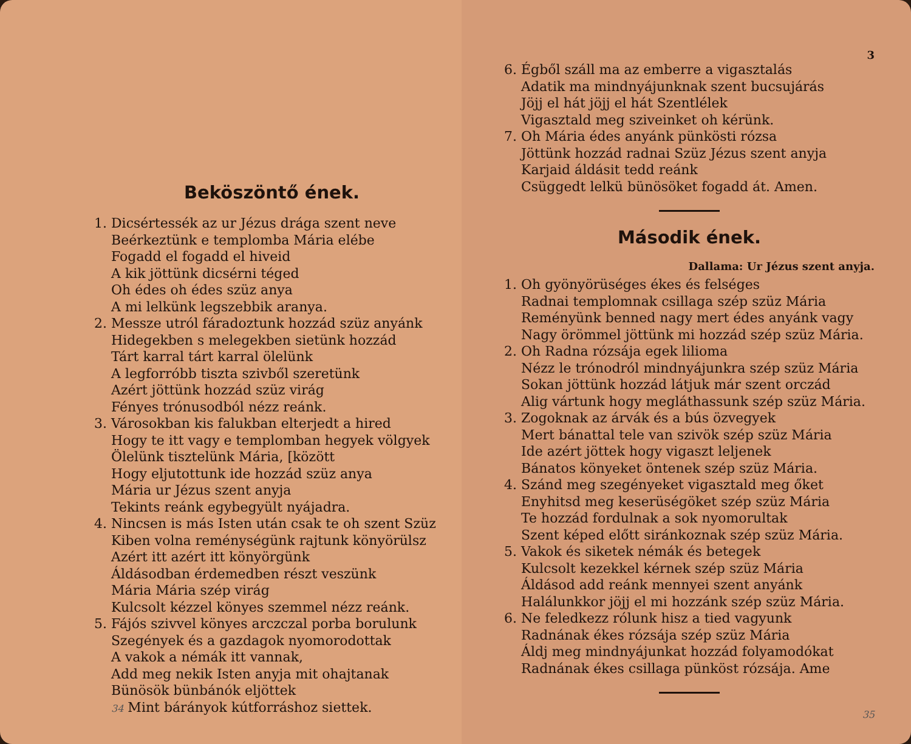Beköszöntő ének.
1. Dicsértessék az ur Jézus drága szent neve
Beérkeztünk e templomba Mária elébe
Fogadd el fogadd el hiveid
A kik jöttünk dicsérni téged
Oh édes oh édes szüz anya
A mi lelkünk legszebbik aranya.
2. Messze utról fáradoztunk hozzád szüz anyánk
Hidegekben s melegekben sietünk hozzád
Tárt karral tárt karral ölelünk
A legforróbb tiszta szivből szeretünk
Azért jöttünk hozzád szüz virág
Fényes trónusodból nézz reánk.
3. Városokban kis falukban elterjedt a hired
Hogy te itt vagy e templomban hegyek völgyek
Ölelünk tisztelünk Mária, [között
Hogy eljutottunk ide hozzád szüz anya
Mária ur Jézus szent anyja
Tekints reánk egybegyült nyájadra.
4. Nincsen is más Isten után csak te oh szent Szüz
Kiben volna reménységünk rajtunk könyörülsz
Azért itt azért itt könyörgünk
Áldásodban érdemedben részt veszünk
Mária Mária szép virág
Kulcsolt kézzel könyes szemmel nézz reánk.
5. Fájós szivvel könyes arczczal porba borulunk
Szegények és a gazdagok nyomorodottak
A vakok a némák itt vannak,
Add meg nekik Isten anyja mit ohajtanak
Bünösök bünbánók eljöttek
34 Mint bárányok kútforráshoz siettek.
3
6. Égből száll ma az emberre a vigasztalás
Adatik ma mindnyájunknak szent bucsujárás
Jöjj el hát jöjj el hát Szentlélek
Vigasztald meg sziveinket oh kérünk.
7. Oh Mária édes anyánk pünkösti rózsa
Jöttünk hozzád radnai Szüz Jézus szent anyja
Karjaid áldásit tedd reánk
Csüggedt lelkü bünösöket fogadd át. Amen.
Második ének.
Dallama: Ur Jézus szent anyja.
1. Oh gyönyörüséges ékes és felséges
Radnai templomnak csillaga szép szüz Mária
Reményünk benned nagy mert édes anyánk vagy
Nagy örömmel jöttünk mi hozzád szép szüz Mária.
2. Oh Radna rózsája egek liliomа
Nézz le trónodról mindnyájunkra szép szüz Mária
Sokan jöttünk hozzád látjuk már szent orczád
Alig vártunk hogy megláthassunk szép szüz Mária.
3. Zogoknak az árvák és a bús özvegyek
Mert bánattal tele van szivök szép szüz Mária
Ide azért jöttek hogy vigaszt leljenek
Bánatos könyeket öntenek szép szüz Mária.
4. Szánd meg szegényeket vigasztald meg őket
Enyhitsd meg keserüségöket szép szüz Mária
Te hozzád fordulnak a sok nyomorultak
Szent képed előtt siránkoznak szép szüz Mária.
5. Vakok és siketek némák és betegek
Kulcsolt kezekkel kérnek szép szüz Mária
Áldásod add reánk mennyei szent anyánk
Halálunkkor jöjj el mi hozzánk szép szüz Mária.
6. Ne feledkezz rólunk hisz a tied vagyunk
Radnának ékes rózsája szép szüz Mária
Áldj meg mindnyájunkat hozzád folyamodókat
Radnának ékes csillaga pünköst rózsája. Ame
35